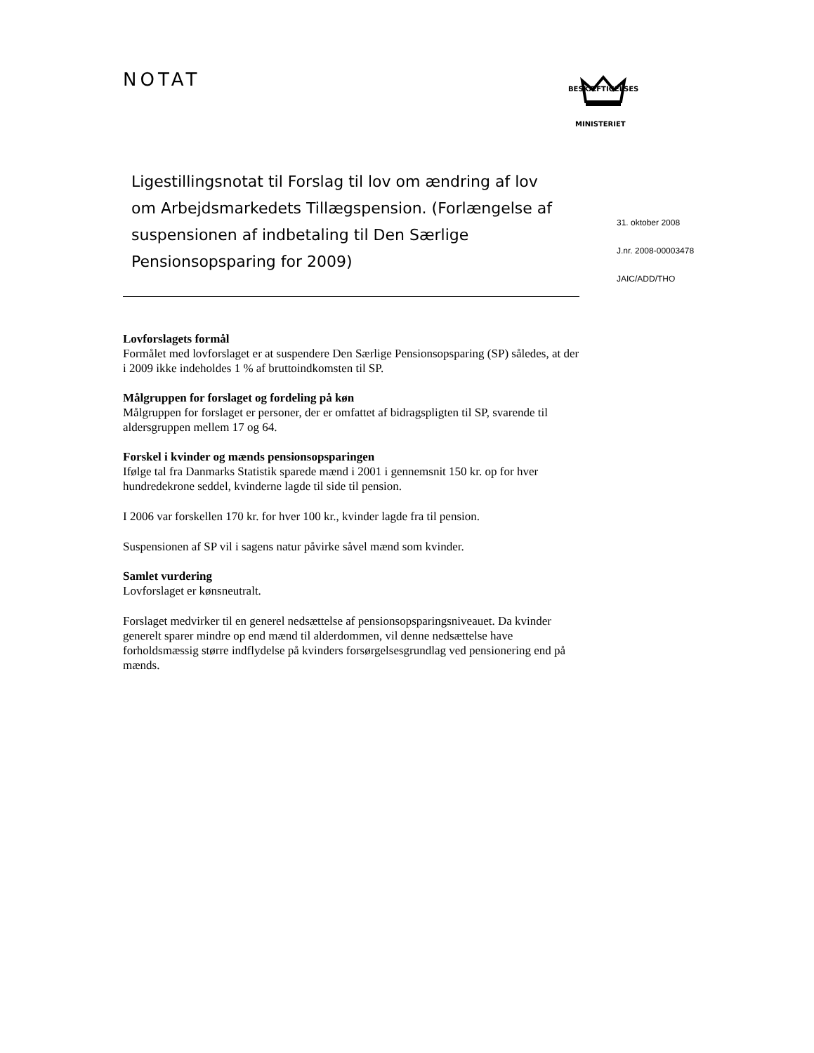NOTAT
BESKÆFTIGELSES
MINISTERIET
Ligestillingsnotat til Forslag til lov om ændring af lov om Arbejdsmarkedets Tillægspension. (Forlængelse af suspensionen af indbetaling til Den Særlige Pensionsopsparing for 2009)
Lovforslagets formål
Formålet med lovforslaget er at suspendere Den Særlige Pensionsopsparing (SP) således, at der i 2009 ikke indeholdes 1 % af bruttoindkomsten til SP.
Målgruppen for forslaget og fordeling på køn
Målgruppen for forslaget er personer, der er omfattet af bidragspligten til SP, svarende til aldersgruppen mellem 17 og 64.
Forskel i kvinder og mænds pensionsopsparingen
Ifølge tal fra Danmarks Statistik sparede mænd i 2001 i gennemsnit 150 kr. op for hver hundredekrone seddel, kvinderne lagde til side til pension.
I 2006 var forskellen 170 kr. for hver 100 kr., kvinder lagde fra til pension.
Suspensionen af SP vil i sagens natur påvirke såvel mænd som kvinder.
Samlet vurdering
Lovforslaget er kønsneutralt.
Forslaget medvirker til en generel nedsættelse af pensionsopsparingsniveauet. Da kvinder generelt sparer mindre op end mænd til alderdommen, vil denne nedsættelse have forholdsmæssig større indflydelse på kvinders forsørgelsesgrundlag ved pensionering end på mænds.
31. oktober 2008
J.nr. 2008-00003478
JAIC/ADD/THO